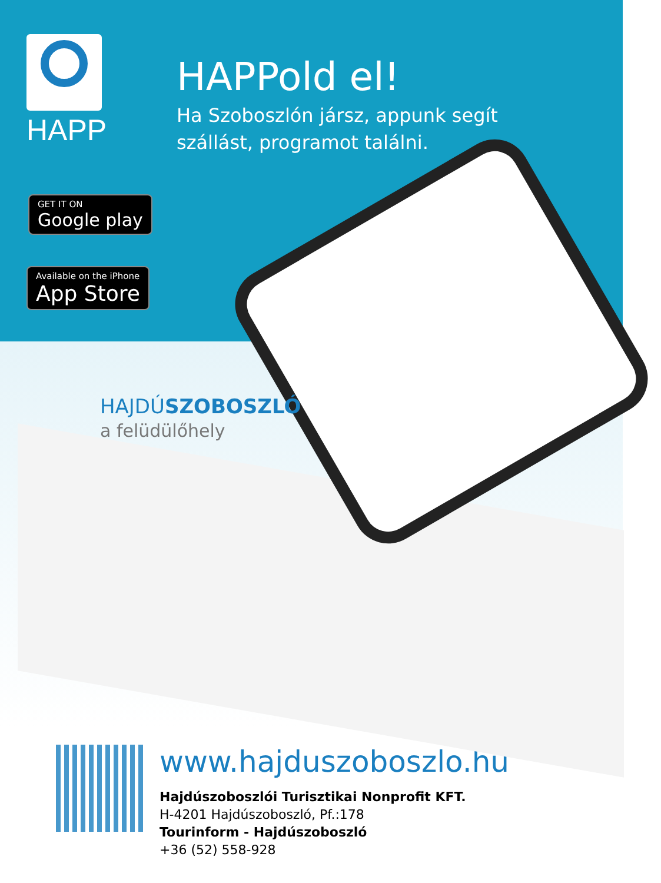HAPP
HAPPold el!
Ha Szoboszlón jársz, appunk segít
szállást, programot találni.
GET IT ON
Google play
Available on the iPhone
App Store
HAJDÚSZOBOSZLÓ
a felüdülőhely
www.hajduszoboszlo.hu
Hajdúszoboszlói Turisztikai Nonprofit KFT.
H-4201 Hajdúszoboszló, Pf.:178
Tourinform - Hajdúszoboszló
+36 (52) 558-928